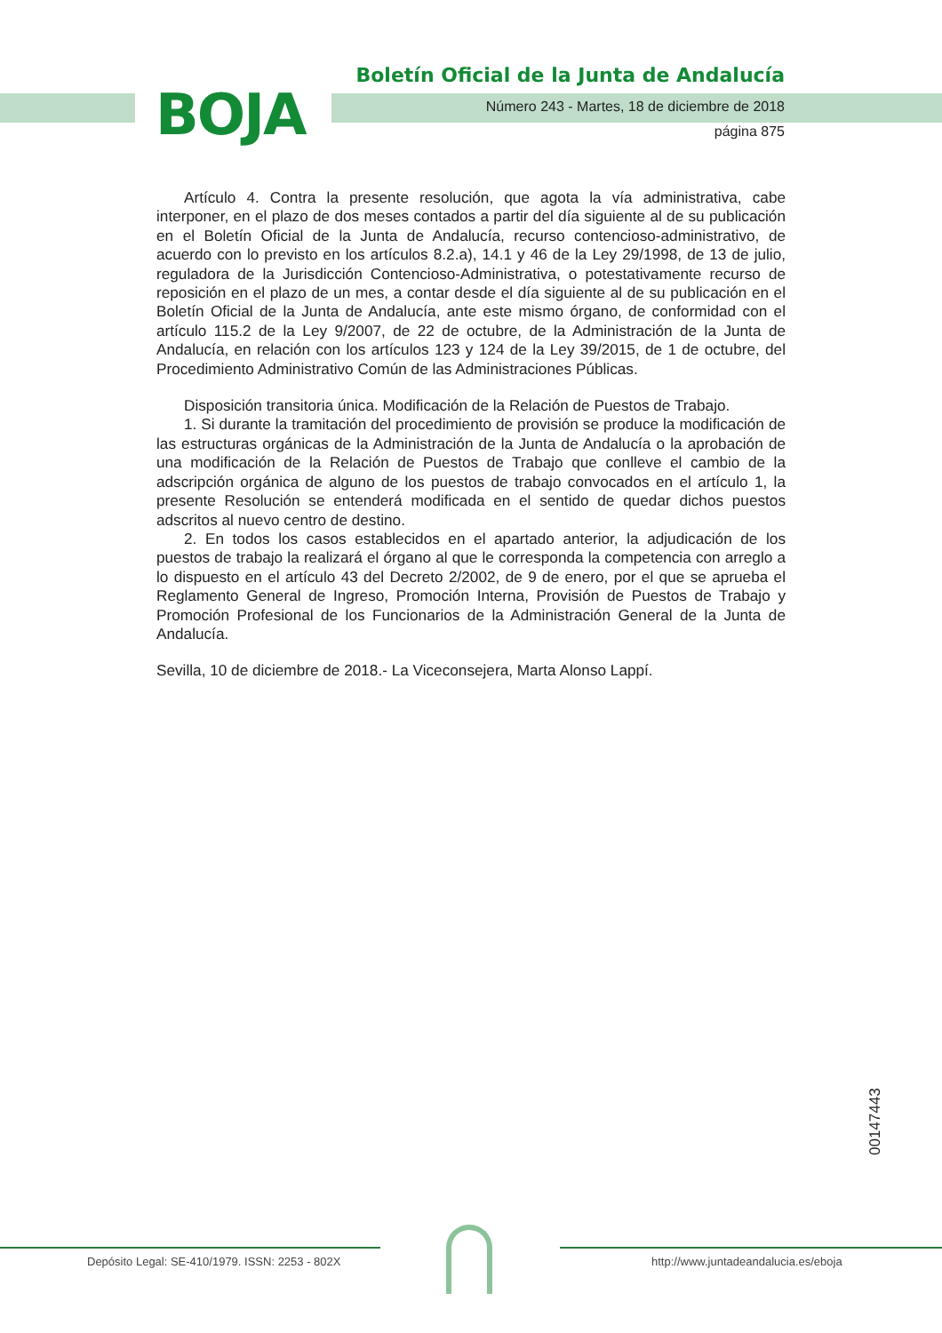BOJA
Boletín Oficial de la Junta de Andalucía
Número 243 - Martes, 18 de diciembre de 2018
página 875
Artículo 4. Contra la presente resolución, que agota la vía administrativa, cabe interponer, en el plazo de dos meses contados a partir del día siguiente al de su publicación en el Boletín Oficial de la Junta de Andalucía, recurso contencioso-administrativo, de acuerdo con lo previsto en los artículos 8.2.a), 14.1 y 46 de la Ley 29/1998, de 13 de julio, reguladora de la Jurisdicción Contencioso-Administrativa, o potestativamente recurso de reposición en el plazo de un mes, a contar desde el día siguiente al de su publicación en el Boletín Oficial de la Junta de Andalucía, ante este mismo órgano, de conformidad con el artículo 115.2 de la Ley 9/2007, de 22 de octubre, de la Administración de la Junta de Andalucía, en relación con los artículos 123 y 124 de la Ley 39/2015, de 1 de octubre, del Procedimiento Administrativo Común de las Administraciones Públicas.
Disposición transitoria única. Modificación de la Relación de Puestos de Trabajo.
1. Si durante la tramitación del procedimiento de provisión se produce la modificación de las estructuras orgánicas de la Administración de la Junta de Andalucía o la aprobación de una modificación de la Relación de Puestos de Trabajo que conlleve el cambio de la adscripción orgánica de alguno de los puestos de trabajo convocados en el artículo 1, la presente Resolución se entenderá modificada en el sentido de quedar dichos puestos adscritos al nuevo centro de destino.
2. En todos los casos establecidos en el apartado anterior, la adjudicación de los puestos de trabajo la realizará el órgano al que le corresponda la competencia con arreglo a lo dispuesto en el artículo 43 del Decreto 2/2002, de 9 de enero, por el que se aprueba el Reglamento General de Ingreso, Promoción Interna, Provisión de Puestos de Trabajo y Promoción Profesional de los Funcionarios de la Administración General de la Junta de Andalucía.
Sevilla, 10 de diciembre de 2018.- La Viceconsejera, Marta Alonso Lappí.
00147443
Depósito Legal: SE-410/1979. ISSN: 2253 - 802X
http://www.juntadeandalucia.es/eboja